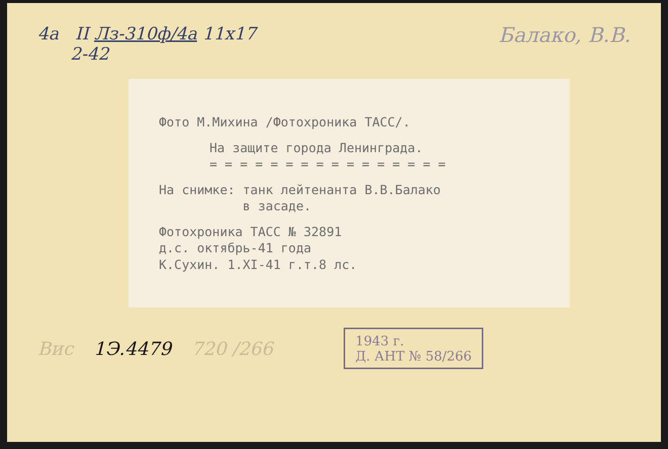4а II Лз-310ф/4а 11х17
2-42
Балако, В.В.
Фото М.Михина /Фотохроника ТАСС/.
На защите города Ленинграда.
= = = = = = = = = = = = = = = =
На снимке: танк лейтенанта В.В.Балако
в засаде.
Фотохроника ТАСС № 32891
д.с. октябрь-41 года
К.Сухин. 1.XI-41 г.т.8 лс.
Вис 1Э.4479 720 /266
1943 г.
Д. АНТ № 58/266